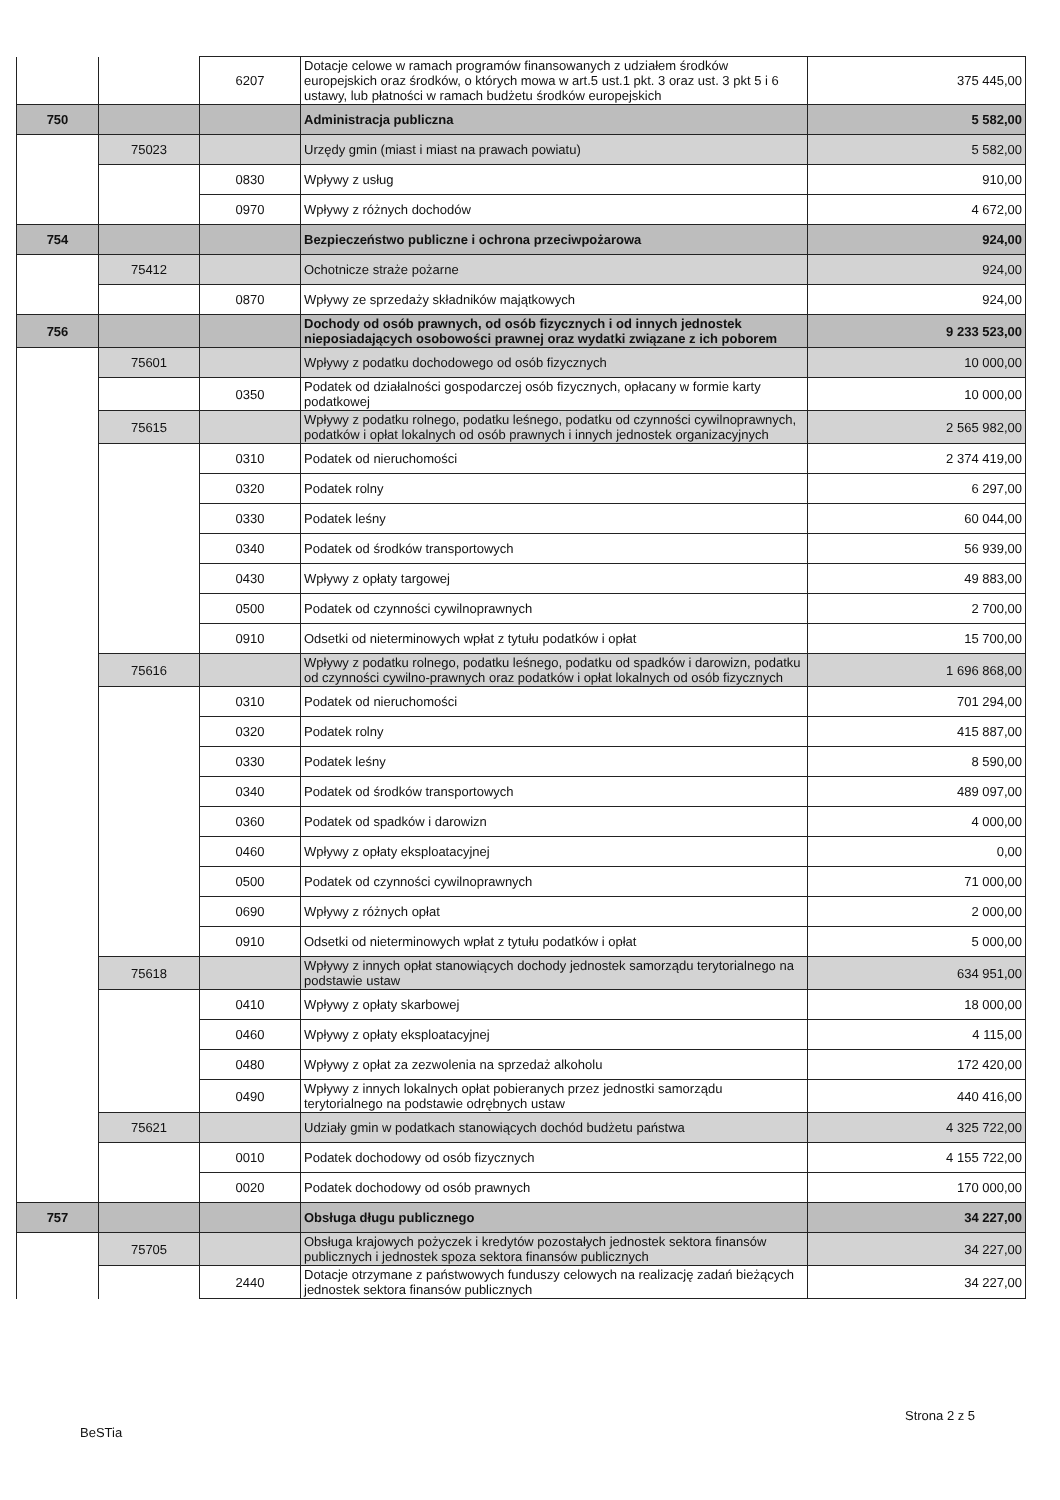| | | 6207 | Dotacje celowe w ramach programów finansowanych z udziałem środków europejskich oraz środków, o których mowa w art.5 ust.1 pkt. 3 oraz ust. 3 pkt 5 i 6 ustawy, lub płatności w ramach budżetu środków europejskich | 375 445,00 |
| 750 | | | Administracja publiczna | 5 582,00 |
| | 75023 | | Urzędy gmin (miast i miast na prawach powiatu) | 5 582,00 |
| | | 0830 | Wpływy z usług | 910,00 |
| | | 0970 | Wpływy z różnych dochodów | 4 672,00 |
| 754 | | | Bezpieczeństwo publiczne i ochrona przeciwpożarowa | 924,00 |
| | 75412 | | Ochotnicze straże pożarne | 924,00 |
| | | 0870 | Wpływy ze sprzedaży składników majątkowych | 924,00 |
| 756 | | | Dochody od osób prawnych, od osób fizycznych i od innych jednostek nieposiadających osobowości prawnej oraz wydatki związane z ich poborem | 9 233 523,00 |
| | 75601 | | Wpływy z podatku dochodowego od osób fizycznych | 10 000,00 |
| | | 0350 | Podatek od działalności gospodarczej osób fizycznych, opłacany w formie karty podatkowej | 10 000,00 |
| | 75615 | | Wpływy z podatku rolnego, podatku leśnego, podatku od czynności cywilnoprawnych, podatków i opłat lokalnych od osób prawnych i innych jednostek organizacyjnych | 2 565 982,00 |
| | | 0310 | Podatek od nieruchomości | 2 374 419,00 |
| | | 0320 | Podatek rolny | 6 297,00 |
| | | 0330 | Podatek leśny | 60 044,00 |
| | | 0340 | Podatek od środków transportowych | 56 939,00 |
| | | 0430 | Wpływy z opłaty targowej | 49 883,00 |
| | | 0500 | Podatek od czynności cywilnoprawnych | 2 700,00 |
| | | 0910 | Odsetki od nieterminowych wpłat z tytułu podatków i opłat | 15 700,00 |
| | 75616 | | Wpływy z podatku rolnego, podatku leśnego, podatku od spadków i darowizn, podatku od czynności cywilno-prawnych oraz podatków i opłat lokalnych od osób fizycznych | 1 696 868,00 |
| | | 0310 | Podatek od nieruchomości | 701 294,00 |
| | | 0320 | Podatek rolny | 415 887,00 |
| | | 0330 | Podatek leśny | 8 590,00 |
| | | 0340 | Podatek od środków transportowych | 489 097,00 |
| | | 0360 | Podatek od spadków i darowizn | 4 000,00 |
| | | 0460 | Wpływy z opłaty eksploatacyjnej | 0,00 |
| | | 0500 | Podatek od czynności cywilnoprawnych | 71 000,00 |
| | | 0690 | Wpływy z różnych opłat | 2 000,00 |
| | | 0910 | Odsetki od nieterminowych wpłat z tytułu podatków i opłat | 5 000,00 |
| | 75618 | | Wpływy z innych opłat stanowiących dochody jednostek samorządu terytorialnego na podstawie ustaw | 634 951,00 |
| | | 0410 | Wpływy z opłaty skarbowej | 18 000,00 |
| | | 0460 | Wpływy z opłaty eksploatacyjnej | 4 115,00 |
| | | 0480 | Wpływy z opłat za zezwolenia na sprzedaż alkoholu | 172 420,00 |
| | | 0490 | Wpływy z innych lokalnych opłat pobieranych przez jednostki samorządu terytorialnego na podstawie odrębnych ustaw | 440 416,00 |
| | 75621 | | Udziały gmin w podatkach stanowiących dochód budżetu państwa | 4 325 722,00 |
| | | 0010 | Podatek dochodowy od osób fizycznych | 4 155 722,00 |
| | | 0020 | Podatek dochodowy od osób prawnych | 170 000,00 |
| 757 | | | Obsługa długu publicznego | 34 227,00 |
| | 75705 | | Obsługa krajowych pożyczek i kredytów pozostałych jednostek sektora finansów publicznych i jednostek spoza sektora finansów publicznych | 34 227,00 |
| | | 2440 | Dotacje otrzymane z państwowych funduszy celowych na realizację zadań bieżących jednostek sektora finansów publicznych | 34 227,00 |
Strona 2 z 5
BeSTia